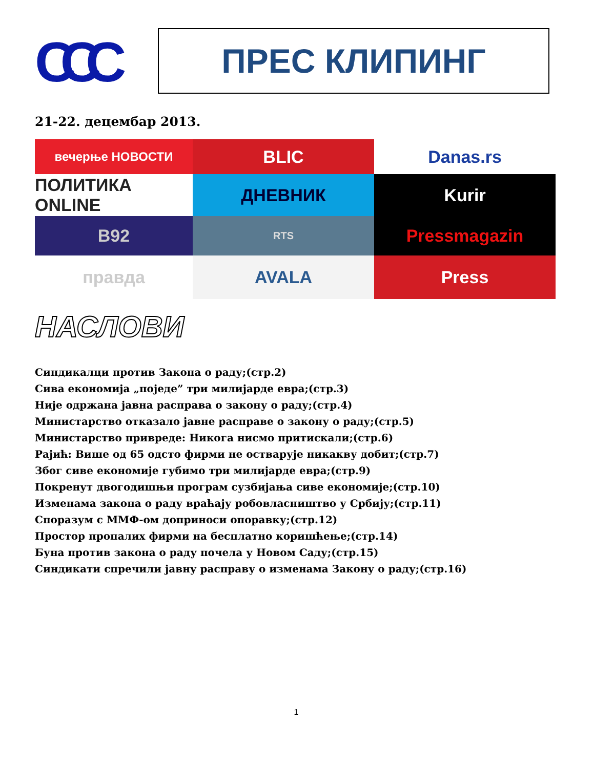ССС
ПРЕС КЛИПИНГ
21-22. децембар 2013.
вечерње НОВОСТИ
BLIC
Danas.rs
ПОЛИТИКА ONLINE
ДНЕВНИК
Kurir
B92
RTS
Pressmagazin
правда
AVALA
Press
НАСЛОВИ
Синдикалци против Закона о раду;(стр.2)
Сива економија „поједе” три милијарде евра;(стр.3)
Није одржана јавна расправа о закону о раду;(стр.4)
Министарство отказало јавне расправе о закону о раду;(стр.5)
Министарство привреде: Никога нисмо притискали;(стр.6)
Рајић: Више од 65 одсто фирми не остварује никакву добит;(стр.7)
Због сиве економије губимо три милијарде евра;(стр.9)
Покренут двогодишњи програм сузбијања сиве економије;(стр.10)
Изменама закона о раду враћају робовласништво у Србију;(стр.11)
Споразум с ММФ-ом доприноси опоравку;(стр.12)
Простор пропалих фирми на бесплатно коришћење;(стр.14)
Буна против закона о раду почела у Новом Саду;(стр.15)
Синдикати спречили јавну расправу о изменама Закону о раду;(стр.16)
1